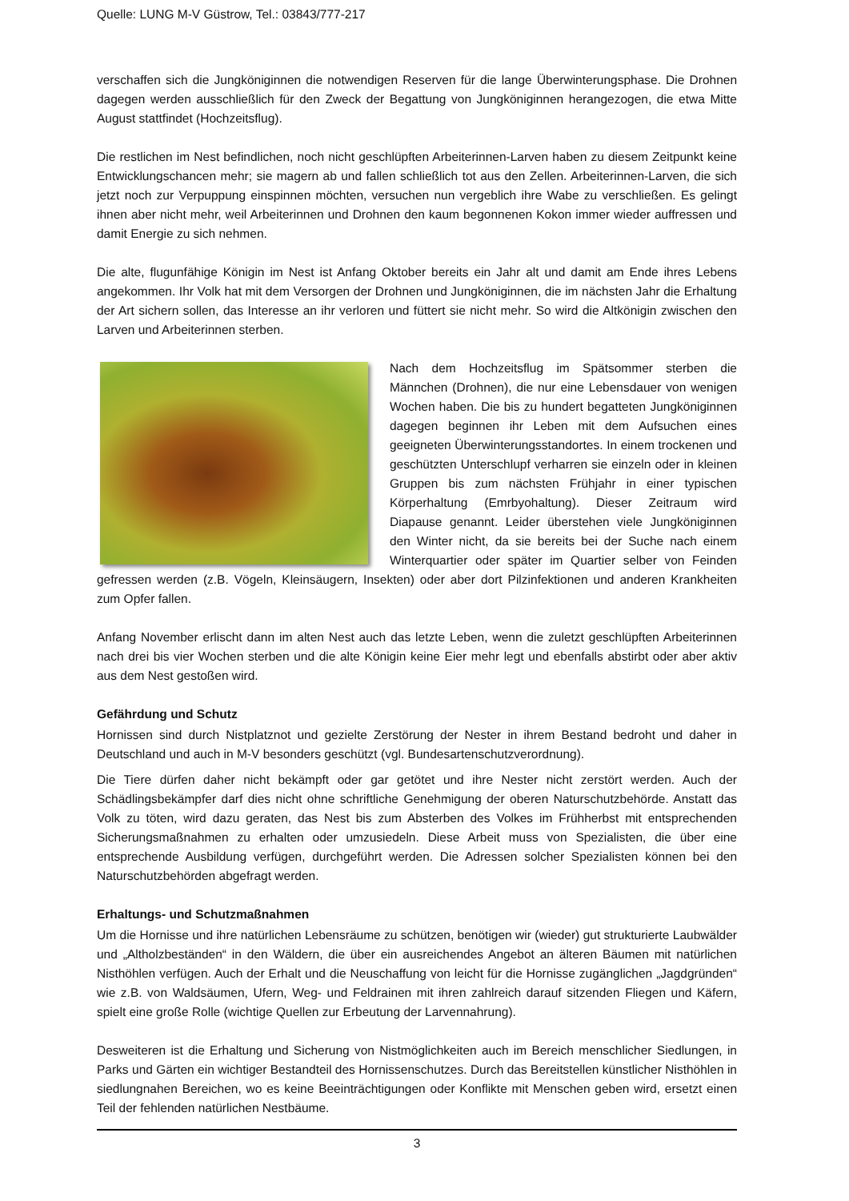Quelle: LUNG M-V Güstrow, Tel.: 03843/777-217
verschaffen sich die Jungköniginnen die notwendigen Reserven für die lange Überwinterungsphase. Die Drohnen dagegen werden ausschließlich für den Zweck der Begattung von Jungköniginnen herangezogen, die etwa Mitte August stattfindet (Hochzeitsflug).
Die restlichen im Nest befindlichen, noch nicht geschlüpften Arbeiterinnen-Larven haben zu diesem Zeitpunkt keine Entwicklungschancen mehr; sie magern ab und fallen schließlich tot aus den Zellen. Arbeiterinnen-Larven, die sich jetzt noch zur Verpuppung einspinnen möchten, versuchen nun vergeblich ihre Wabe zu verschließen. Es gelingt ihnen aber nicht mehr, weil Arbeiterinnen und Drohnen den kaum begonnenen Kokon immer wieder auffressen und damit Energie zu sich nehmen.
Die alte, flugunfähige Königin im Nest ist Anfang Oktober bereits ein Jahr alt und damit am Ende ihres Lebens angekommen. Ihr Volk hat mit dem Versorgen der Drohnen und Jungköniginnen, die im nächsten Jahr die Erhaltung der Art sichern sollen, das Interesse an ihr verloren und füttert sie nicht mehr. So wird die Altkönigin zwischen den Larven und Arbeiterinnen sterben.
Nach dem Hochzeitsflug im Spätsommer sterben die Männchen (Drohnen), die nur eine Lebensdauer von wenigen Wochen haben. Die bis zu hundert begatteten Jungköniginnen dagegen beginnen ihr Leben mit dem Aufsuchen eines geeigneten Überwinterungsstandortes. In einem trockenen und geschützten Unterschlupf verharren sie einzeln oder in kleinen Gruppen bis zum nächsten Frühjahr in einer typischen Körperhaltung (Emrbyohaltung). Dieser Zeitraum wird Diapause genannt. Leider überstehen viele Jungköniginnen den Winter nicht, da sie bereits bei der Suche nach einem Winterquartier oder später im Quartier selber von Feinden gefressen werden (z.B. Vögeln, Kleinsäugern, Insekten) oder aber dort Pilzinfektionen und anderen Krankheiten zum Opfer fallen.
Anfang November erlischt dann im alten Nest auch das letzte Leben, wenn die zuletzt geschlüpften Arbeiterinnen nach drei bis vier Wochen sterben und die alte Königin keine Eier mehr legt und ebenfalls abstirbt oder aber aktiv aus dem Nest gestoßen wird.
Gefährdung und Schutz
Hornissen sind durch Nistplatznot und gezielte Zerstörung der Nester in ihrem Bestand bedroht und daher in Deutschland und auch in M-V besonders geschützt (vgl. Bundesartenschutzverordnung).
Die Tiere dürfen daher nicht bekämpft oder gar getötet und ihre Nester nicht zerstört werden. Auch der Schädlingsbekämpfer darf dies nicht ohne schriftliche Genehmigung der oberen Naturschutzbehörde. Anstatt das Volk zu töten, wird dazu geraten, das Nest bis zum Absterben des Volkes im Frühherbst mit entsprechenden Sicherungsmaßnahmen zu erhalten oder umzusiedeln. Diese Arbeit muss von Spezialisten, die über eine entsprechende Ausbildung verfügen, durchgeführt werden. Die Adressen solcher Spezialisten können bei den Naturschutzbehörden abgefragt werden.
Erhaltungs- und Schutzmaßnahmen
Um die Hornisse und ihre natürlichen Lebensräume zu schützen, benötigen wir (wieder) gut strukturierte Laubwälder und „Altholzbeständen“ in den Wäldern, die über ein ausreichendes Angebot an älteren Bäumen mit natürlichen Nisthöhlen verfügen. Auch der Erhalt und die Neuschaffung von leicht für die Hornisse zugänglichen „Jagdgründen“ wie z.B. von Waldsäumen, Ufern, Weg- und Feldrainen mit ihren zahlreich darauf sitzenden Fliegen und Käfern, spielt eine große Rolle (wichtige Quellen zur Erbeutung der Larvennahrung).
Desweiteren ist die Erhaltung und Sicherung von Nistmöglichkeiten auch im Bereich menschlicher Siedlungen, in Parks und Gärten ein wichtiger Bestandteil des Hornissenschutzes. Durch das Bereitstellen künstlicher Nisthöhlen in siedlungnahen Bereichen, wo es keine Beeinträchtigungen oder Konflikte mit Menschen geben wird, ersetzt einen Teil der fehlenden natürlichen Nestbäume.
3